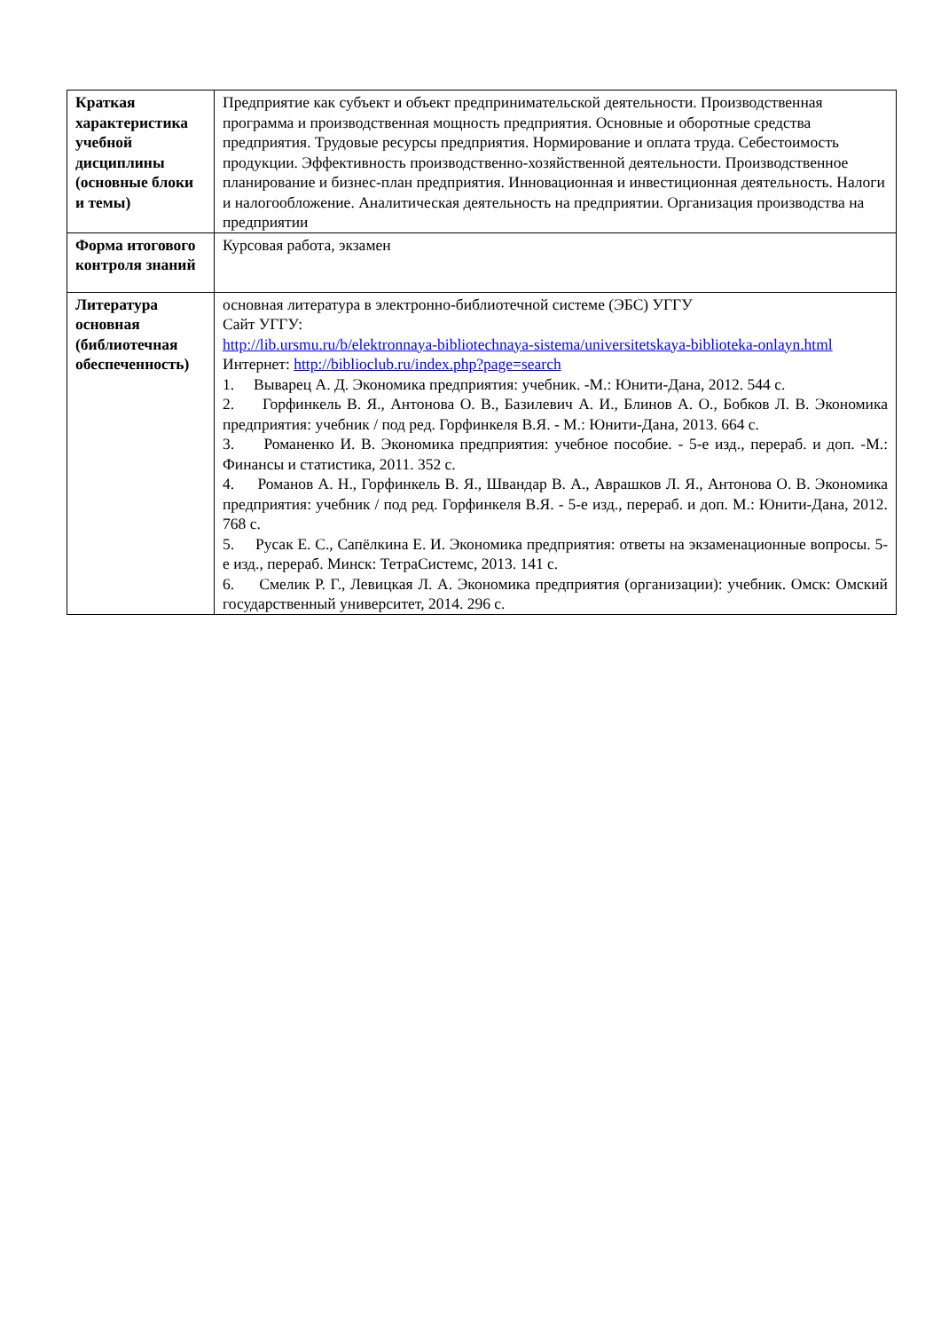| Краткая характеристика учебной дисциплины (основные блоки и темы) | Предприятие как субъект и объект предпринимательской деятельности. Производственная программа и производственная мощность предприятия. Основные и оборотные средства предприятия. Трудовые ресурсы предприятия. Нормирование и оплата труда. Себестоимость продукции. Эффективность производственно-хозяйственной деятельности. Производственное планирование и бизнес-план предприятия. Инновационная и инвестиционная деятельность. Налоги и налогообложение. Аналитическая деятельность на предприятии. Организация производства на предприятии |
| Форма итогового контроля знаний | Курсовая работа, экзамен |
| Литература основная (библиотечная обеспеченность) | основная литература в электронно-библиотечной системе (ЭБС) УГГУ Сайт УГГУ: http://lib.ursmu.ru/b/elektronnaya-bibliotechnaya-sistema/universitetskaya-biblioteka-onlayn.html Интернет: http://biblioclub.ru/index.php?page=search 1. Выварец А. Д. Экономика предприятия: учебник. -М.: Юнити-Дана, 2012. 544 с. 2. Горфинкель В. Я., Антонова О. В., Базилевич А. И., Блинов А. О., Бобков Л. В. Экономика предприятия: учебник / под ред. Горфинкеля В.Я. - М.: Юнити-Дана, 2013. 664 с. 3. Романенко И. В. Экономика предприятия: учебное пособие. - 5-е изд., перераб. и доп. -М.: Финансы и статистика, 2011. 352 с. 4. Романов А. Н., Горфинкель В. Я., Швандар В. А., Аврашков Л. Я., Антонова О. В. Экономика предприятия: учебник / под ред. Горфинкеля В.Я. - 5-е изд., перераб. и доп. М.: Юнити-Дана, 2012. 768 с. 5. Русак Е. С., Сапёлкина Е. И. Экономика предприятия: ответы на экзаменационные вопросы. 5-е изд., перераб. Минск: ТетраСистемс, 2013. 141 с. 6. Смелик Р. Г., Левицкая Л. А. Экономика предприятия (организации): учебник. Омск: Омский государственный университет, 2014. 296 с. |